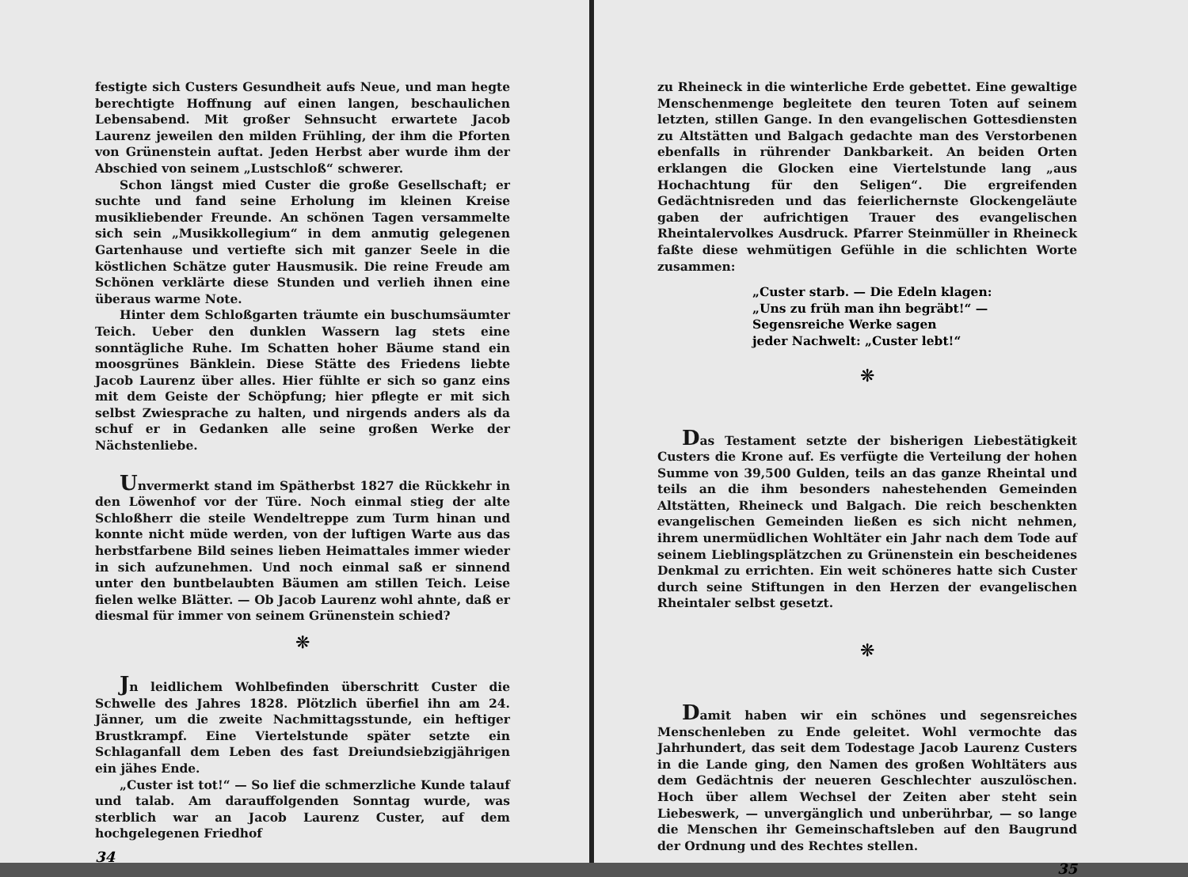festigte sich Custers Gesundheit aufs Neue, und man hegte berechtigte Hoffnung auf einen langen, beschaulichen Lebensabend. Mit großer Sehnsucht erwartete Jacob Laurenz jeweilen den milden Frühling, der ihm die Pforten von Grünenstein auftat. Jeden Herbst aber wurde ihm der Abschied von seinem „Lustschloß“ schwerer.
Schon längst mied Custer die große Gesellschaft; er suchte und fand seine Erholung im kleinen Kreise musikliebender Freunde. An schönen Tagen versammelte sich sein „Musikkollegium“ in dem anmutig gelegenen Gartenhause und vertiefte sich mit ganzer Seele in die köstlichen Schätze guter Hausmusik. Die reine Freude am Schönen verklärte diese Stunden und verlieh ihnen eine überaus warme Note.
Hinter dem Schloßgarten träumte ein buschumsäumter Teich. Ueber den dunklen Wassern lag stets eine sonntägliche Ruhe. Im Schatten hoher Bäume stand ein moosgrünes Bänklein. Diese Stätte des Friedens liebte Jacob Laurenz über alles. Hier fühlte er sich so ganz eins mit dem Geiste der Schöpfung; hier pflegte er mit sich selbst Zwiesprache zu halten, und nirgends anders als da schuf er in Gedanken alle seine großen Werke der Nächstenliebe.
Unvermerkt stand im Spätherbst 1827 die Rückkehr in den Löwenhof vor der Türe. Noch einmal stieg der alte Schloßherr die steile Wendeltreppe zum Turm hinan und konnte nicht müde werden, von der luftigen Warte aus das herbstfarbene Bild seines lieben Heimattales immer wieder in sich aufzunehmen. Und noch einmal saß er sinnend unter den buntbelaubten Bäumen am stillen Teich. Leise fielen welke Blätter. — Ob Jacob Laurenz wohl ahnte, daß er diesmal für immer von seinem Grünenstein schied?
❋
Jn leidlichem Wohlbefinden überschritt Custer die Schwelle des Jahres 1828. Plötzlich überfiel ihn am 24. Jänner, um die zweite Nachmittagsstunde, ein heftiger Brustkrampf. Eine Viertelstunde später setzte ein Schlaganfall dem Leben des fast Dreiundsiebzigjährigen ein jähes Ende.
„Custer ist tot!“ — So lief die schmerzliche Kunde talauf und talab. Am darauffolgenden Sonntag wurde, was sterblich war an Jacob Laurenz Custer, auf dem hochgelegenen Friedhof
34
zu Rheineck in die winterliche Erde gebettet. Eine gewaltige Menschenmenge begleitete den teuren Toten auf seinem letzten, stillen Gange. In den evangelischen Gottesdiensten zu Altstätten und Balgach gedachte man des Verstorbenen ebenfalls in rührender Dankbarkeit. An beiden Orten erklangen die Glocken eine Viertelstunde lang „aus Hochachtung für den Seligen“. Die ergreifenden Gedächtnisreden und das feierlichernste Glockengeläute gaben der aufrichtigen Trauer des evangelischen Rheintalervolkes Ausdruck. Pfarrer Steinmüller in Rheineck faßte diese wehmütigen Gefühle in die schlichten Worte zusammen:
„Custer starb. — Die Edeln klagen:
„Uns zu früh man ihn begräbt!“ —
Segensreiche Werke sagen
jeder Nachwelt: „Custer lebt!“
❋
Das Testament setzte der bisherigen Liebestätigkeit Custers die Krone auf. Es verfügte die Verteilung der hohen Summe von 39,500 Gulden, teils an das ganze Rheintal und teils an die ihm besonders nahestehenden Gemeinden Altstätten, Rheineck und Balgach. Die reich beschenkten evangelischen Gemeinden ließen es sich nicht nehmen, ihrem unermüdlichen Wohltäter ein Jahr nach dem Tode auf seinem Lieblingsplätzchen zu Grünenstein ein bescheidenes Denkmal zu errichten. Ein weit schöneres hatte sich Custer durch seine Stiftungen in den Herzen der evangelischen Rheintaler selbst gesetzt.
❋
Damit haben wir ein schönes und segensreiches Menschenleben zu Ende geleitet. Wohl vermochte das Jahrhundert, das seit dem Todestage Jacob Laurenz Custers in die Lande ging, den Namen des großen Wohltäters aus dem Gedächtnis der neueren Geschlechter auszulöschen. Hoch über allem Wechsel der Zeiten aber steht sein Liebeswerk, — unvergänglich und unberührbar, — so lange die Menschen ihr Gemeinschaftsleben auf den Baugrund der Ordnung und des Rechtes stellen.
35